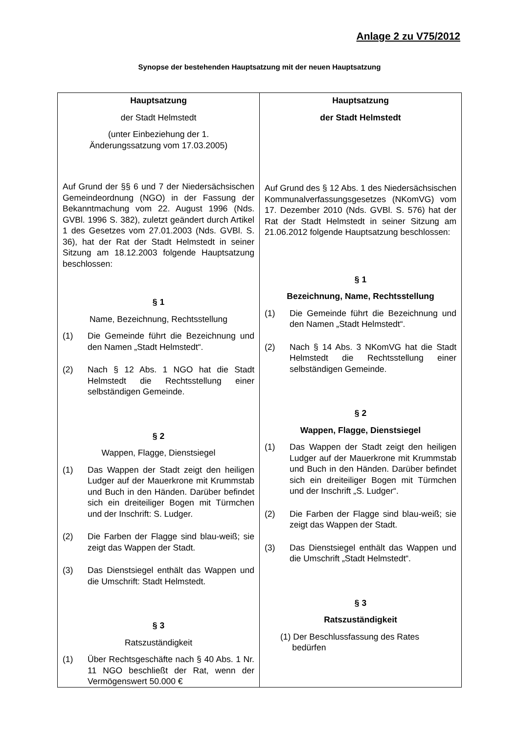Anlage 2 zu V75/2012
Synopse der bestehenden Hauptsatzung mit der neuen Hauptsatzung
| Hauptsatzung der Stadt Helmstedt (unter Einbeziehung der 1. Änderungssatzung vom 17.03.2005) Auf Grund der §§ 6 und 7 der Niedersächsischen Gemeindeordnung (NGO) in der Fassung der Bekanntmachung vom 22. August 1996 (Nds. GVBl. 1996 S. 382), zuletzt geändert durch Artikel 1 des Gesetzes vom 27.01.2003 (Nds. GVBl. S. 36), hat der Rat der Stadt Helmstedt in seiner Sitzung am 18.12.2003 folgende Hauptsatzung beschlossen: § 1 Name, Bezeichnung, Rechtsstellung (1) Die Gemeinde führt die Bezeichnung und den Namen „Stadt Helmstedt“. (2) Nach § 12 Abs. 1 NGO hat die Stadt Helmstedt die Rechtsstellung einer selbständigen Gemeinde. § 2 Wappen, Flagge, Dienstsiegel (1) Das Wappen der Stadt zeigt den heiligen Ludger auf der Mauerkrone mit Krummstab und Buch in den Händen. Darüber befindet sich ein dreiteiliger Bogen mit Türmchen und der Inschrift: S. Ludger. (2) Die Farben der Flagge sind blau-weiß; sie zeigt das Wappen der Stadt. (3) Das Dienstsiegel enthält das Wappen und die Umschrift: Stadt Helmstedt. § 3 Ratszuständigkeit (1) Über Rechtsgeschäfte nach § 40 Abs. 1 Nr. 11 NGO beschließt der Rat, wenn der Vermögenswert 50.000 € | Hauptsatzung der Stadt Helmstedt Auf Grund des § 12 Abs. 1 des Niedersächsischen Kommunalverfassungsgesetzes (NKomVG) vom 17. Dezember 2010 (Nds. GVBl. S. 576) hat der Rat der Stadt Helmstedt in seiner Sitzung am 21.06.2012 folgende Hauptsatzung beschlossen: § 1 Bezeichnung, Name, Rechtsstellung (1) Die Gemeinde führt die Bezeichnung und den Namen „Stadt Helmstedt“. (2) Nach § 14 Abs. 3 NKomVG hat die Stadt Helmstedt die Rechtsstellung einer selbständigen Gemeinde. § 2 Wappen, Flagge, Dienstsiegel (1) Das Wappen der Stadt zeigt den heiligen Ludger auf der Mauerkrone mit Krummstab und Buch in den Händen. Darüber befindet sich ein dreiteiliger Bogen mit Türmchen und der Inschrift „S. Ludger“. (2) Die Farben der Flagge sind blau-weiß; sie zeigt das Wappen der Stadt. (3) Das Dienstsiegel enthält das Wappen und die Umschrift „Stadt Helmstedt“. § 3 Ratszuständigkeit (1) Der Beschlussfassung des Rates bedürfen |